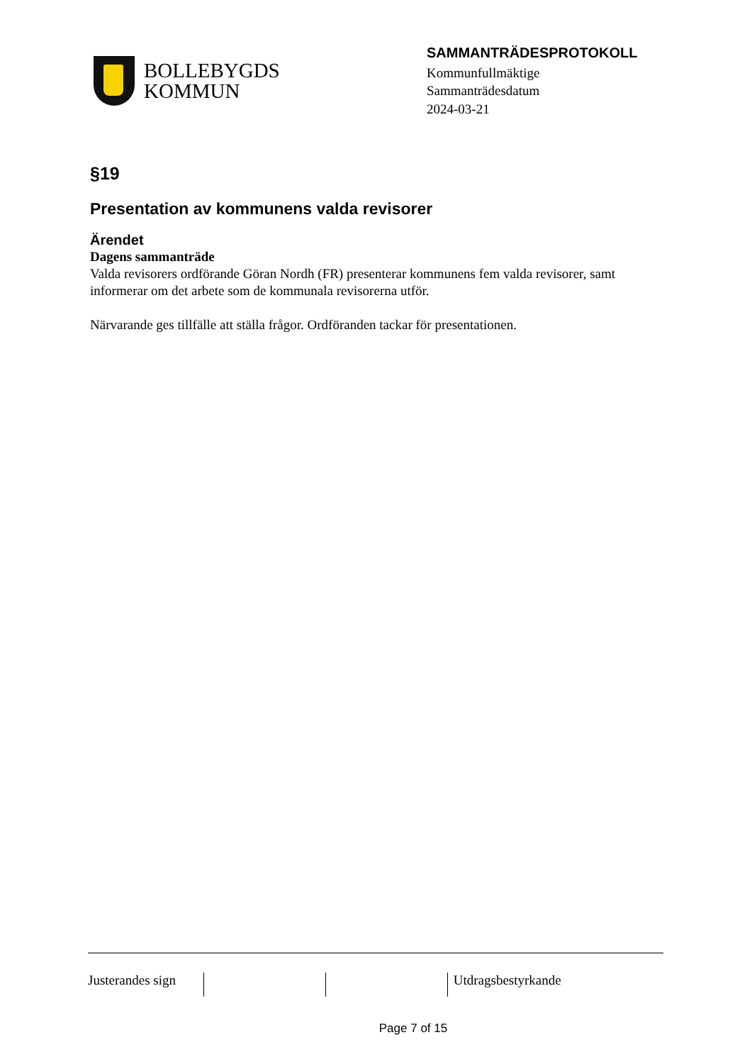BOLLEBYGDS
KOMMUN
SAMMANTRÄDESPROTOKOLL
Kommunfullmäktige
Sammanträdesdatum
2024-03-21
§19
Presentation av kommunens valda revisorer
Ärendet
Dagens sammanträde
Valda revisorers ordförande Göran Nordh (FR) presenterar kommunens fem valda revisorer, samt informerar om det arbete som de kommunala revisorerna utför.
Närvarande ges tillfälle att ställa frågor. Ordföranden tackar för presentationen.
Justerandes sign
Utdragsbestyrkande
Page 7 of 15